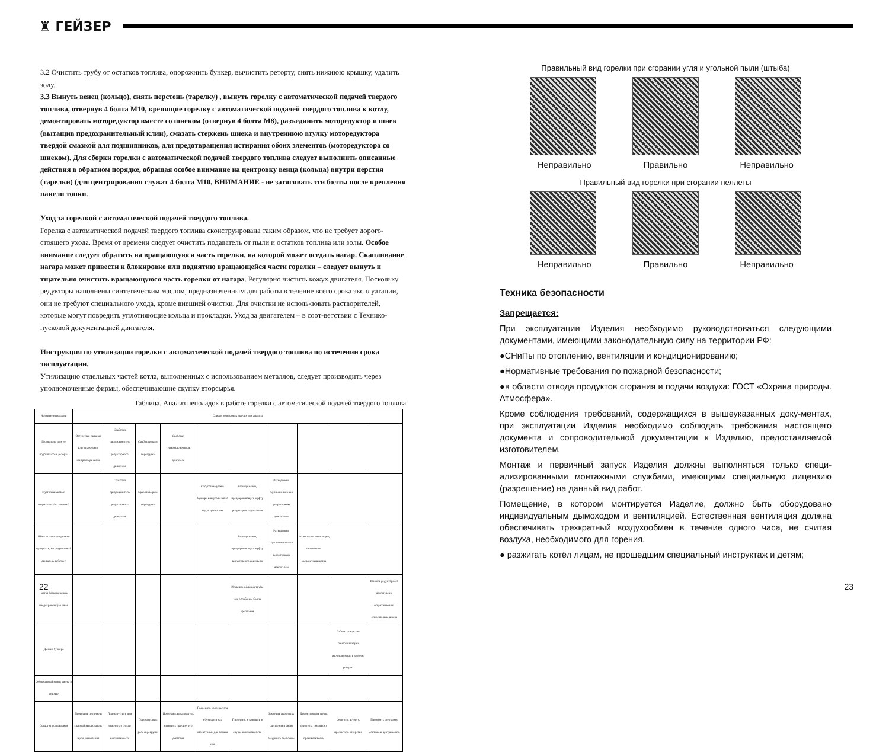♜ ГЕЙЗЕР
3.2 Очистить трубу от остатков топлива, опорожнить бункер, вычистить реторту, снять нижнюю крышку, удалить золу.
3.3 Вынуть венец (кольцо), снять перстень (тарелку) , вынуть горелку с автоматической подачей твердого топлива, отвернув 4 болта М10, крепящие горелку с автоматической подачей твердого топлива к котлу, демонтировать моторедуктор вместе со шнеком (отвернув 4 болта М8), разъединить моторедуктор и шнек (вытащив предохранительный клин), смазать стержень шнека и внутреннюю втулку моторедуктора твердой смазкой для подшипников, для предотвращения истирания обоих элементов (моторедуктора со шнеком). Для сборки горелки с автоматической подачей твердого топлива следует выполнить описанные действия в обратном порядке, обращая особое внимание на центровку венца (кольца) внутри перстня (тарелки) (для центрирования служат 4 болта М10, ВНИМАНИЕ - не затягивать эти болты после крепления панели топки.
Уход за горелкой с автоматической подачей твердого топлива.
Горелка с автоматической подачей твердого топлива сконструирована таким образом, что не требует дорого-стоящего ухода. Время от времени следует очистить подаватель от пыли и остатков топлива или золы. Особое внимание следует обратить на вращающуюся часть горелки, на которой может оседать нагар. Скапливание нагара может привести к блокировке или поднятию вращающейся части горелки – следует вынуть и тщательно очистить вращающуюся часть горелки от нагара. Регулярно чистить кожух двигателя. Поскольку редукторы наполнены синтетическим маслом, предназначенным для работы в течение всего срока эксплуатации, они не требуют специального ухода, кроме внешней очистки. Для очистки не исполь-зовать растворителей, которые могут повредить уплотняющие кольца и прокладки. Уход за двигателем – в соот-ветствии с Технико-пусковой документацией двигателя.
Инструкция по утилизации горелки с автоматической подачей твердого топлива по истечении срока эксплуатации.
Утилизацию отдельных частей котла, выполненных с использованием металлов, следует производить через уполномоченные фирмы, обеспечивающие скупку вторсырья.
Таблица. Анализ неполадок в работе горелки с автоматической подачей твердого топлива.
| Название неполадки | Список возможных причин для анализа | | | | | | | | | |
| --- | --- | --- | --- | --- | --- | --- | --- | --- | --- | --- |
| Подаватель угля не подсыпается к реторте | Отсутствие питания или отключение контроллера котла | Сработал предохранитель редукторного двигателя | Сработало реле перегрузки | Сработал термовыключатель двигателя | | | | | | |
| Пустой шнековый подаватель (без топлива) | | Сработал предохранитель редукторного двигателя | Сработало реле перегрузки | | Отсутствие угля в бункере или уголь завис над подавателем | Блокада клина, предохраняющего муфту редукторного двигателя | Разъединено сцепление шнека с редукторным двигателем | | | |
| Шнек подавателя угля не вращается, но редукторный двигатель работает | | | | | | Блокада клина, предохраняющего муфту редукторного двигателя | Разъединено сцепление шнека с редукторным двигателем | Не вычещен шнек перед окончанием эксплуатации котла | | |
| Частая блокада клина, предохраняющая шнек | | | | | | Искривлен фланец трубы или ослаблены болты крепления | | | | Консоль редукторного двигателя не отцентрирована относительно шнека |
| Дым из бункера | | | | | | | | | Забиты отверстия притока воздуха расчеканенные в колонне реторты | |
| Обожженный конец шнека в реторте | | | | | | | | | | |
| Средства исправления | Проверить питание и главный выключатель щита управления | Перезапустить или заменить в случае необходимости | Перезапустить реле перегрузки | Проверить выключатель выяснить причину его действия | Проверить уровень угля в бункере и над отверстиями для подачи угля | Проверить и заменить в случае необходимости | Заменить прокладку сцепления и снова соединить сцепление | Демонтировать шнек, очистить, связаться с производителем | Очистить реторту, прочистить отверстия | Проверить центровку монтажа и центрировать |
Правильный вид горелки при сгорании угля и угольной пыли (штыба)
Неправильно Правильно Неправильно
Правильный вид горелки при сгорании пеллеты
Неправильно Правильно Неправильно
Техника безопасности
Запрещается:
При эксплуатации Изделия необходимо руководствоваться следующими документами, имеющими законодательную силу на территории РФ:
●СНиПы по отоплению, вентиляции и кондиционированию;
●Нормативные требования по пожарной безопасности;
●в области отвода продуктов сгорания и подачи воздуха: ГОСТ «Охрана природы. Атмосфера».
Кроме соблюдения требований, содержащихся в вышеуказанных доку-ментах, при эксплуатации Изделия необходимо соблюдать требования настоящего документа и сопроводительной документации к Изделию, предоставляемой изготовителем.
Монтаж и первичный запуск Изделия должны выполняться только специ-ализированными монтажными службами, имеющими специальную лицензию (разрешение) на данный вид работ.
Помещение, в котором монтируется Изделие, должно быть оборудовано индивидуальным дымоходом и вентиляцией. Естественная вентиляция должна обеспечивать трехкратный воздухообмен в течение одного часа, не считая воздуха, необходимого для горения.
● разжигать котёл лицам, не прошедшим специальный инструктаж и детям;
22 23